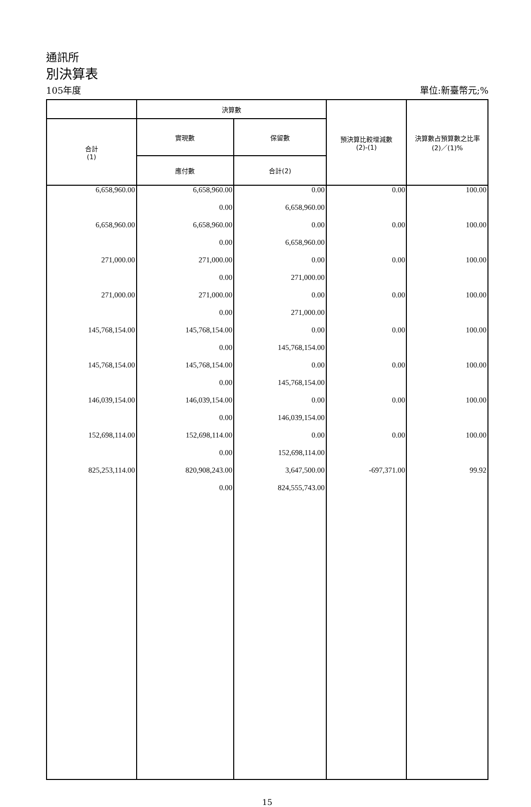通訊所
別決算表
105年度 單位:新臺幣元;%
| | 決算數 | | 預決算比較增減數 (2)-(1) | 決算數占預算數之比率 (2)／(1)% |
| --- | --- | --- | --- | --- |
| 合計 (1) | 實現數 | 保留數 | | |
| | 應付數 | 合計(2) | | |
| 6,658,960.00 | 6,658,960.00 | 0.00 | 0.00 | 100.00 |
| | 0.00 | 6,658,960.00 | | |
| 6,658,960.00 | 6,658,960.00 | 0.00 | 0.00 | 100.00 |
| | 0.00 | 6,658,960.00 | | |
| 271,000.00 | 271,000.00 | 0.00 | 0.00 | 100.00 |
| | 0.00 | 271,000.00 | | |
| 271,000.00 | 271,000.00 | 0.00 | 0.00 | 100.00 |
| | 0.00 | 271,000.00 | | |
| 145,768,154.00 | 145,768,154.00 | 0.00 | 0.00 | 100.00 |
| | 0.00 | 145,768,154.00 | | |
| 145,768,154.00 | 145,768,154.00 | 0.00 | 0.00 | 100.00 |
| | 0.00 | 145,768,154.00 | | |
| 146,039,154.00 | 146,039,154.00 | 0.00 | 0.00 | 100.00 |
| | 0.00 | 146,039,154.00 | | |
| 152,698,114.00 | 152,698,114.00 | 0.00 | 0.00 | 100.00 |
| | 0.00 | 152,698,114.00 | | |
| 825,253,114.00 | 820,908,243.00 | 3,647,500.00 | -697,371.00 | 99.92 |
| | 0.00 | 824,555,743.00 | | |
15